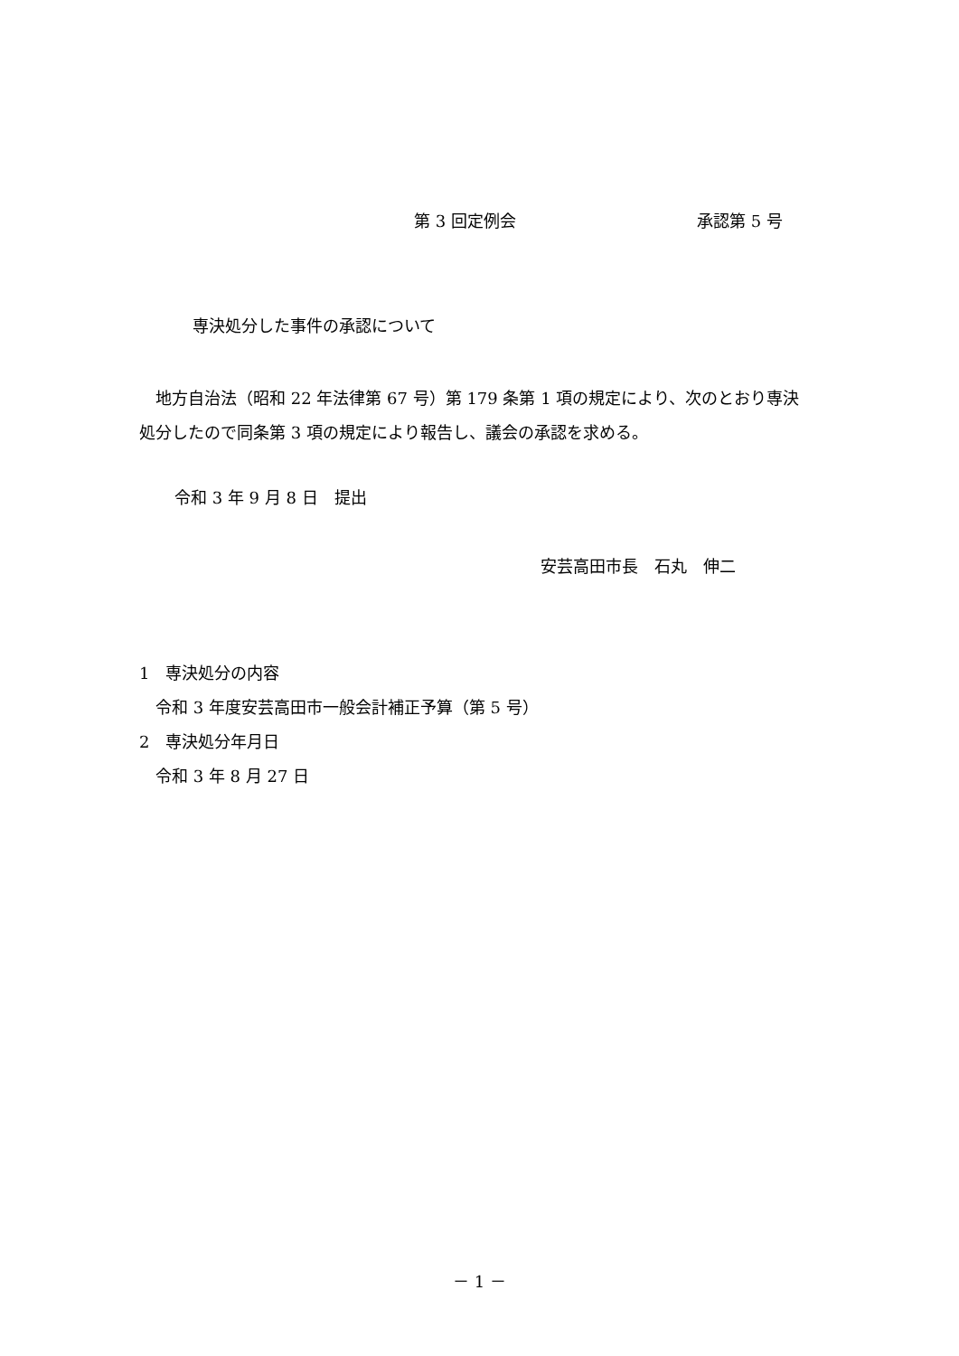第 3 回定例会 承認第 5 号
専決処分した事件の承認について
　地方自治法（昭和 22 年法律第 67 号）第 179 条第 1 項の規定により、次のとおり専決処分したので同条第 3 項の規定により報告し、議会の承認を求める。
令和 3 年 9 月 8 日　提出
安芸高田市長　石丸　伸二
1　専決処分の内容
　令和 3 年度安芸高田市一般会計補正予算（第 5 号）
2　専決処分年月日
　令和 3 年 8 月 27 日
－ 1 －